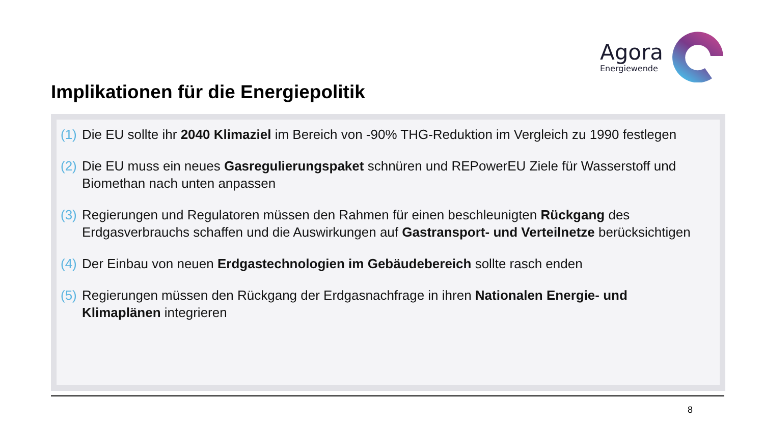Agora
Energiewende
Implikationen für die Energiepolitik
(1) Die EU sollte ihr 2040 Klimaziel im Bereich von -90% THG-Reduktion im Vergleich zu 1990 festlegen
(2) Die EU muss ein neues Gasregulierungspaket schnüren und REPowerEU Ziele für Wasserstoff und Biomethan nach unten anpassen
(3) Regierungen und Regulatoren müssen den Rahmen für einen beschleunigten Rückgang des Erdgasverbrauchs schaffen und die Auswirkungen auf Gastransport- und Verteilnetze berücksichtigen
(4) Der Einbau von neuen Erdgastechnologien im Gebäudebereich sollte rasch enden
(5) Regierungen müssen den Rückgang der Erdgasnachfrage in ihren Nationalen Energie- und Klimaplänen integrieren
8